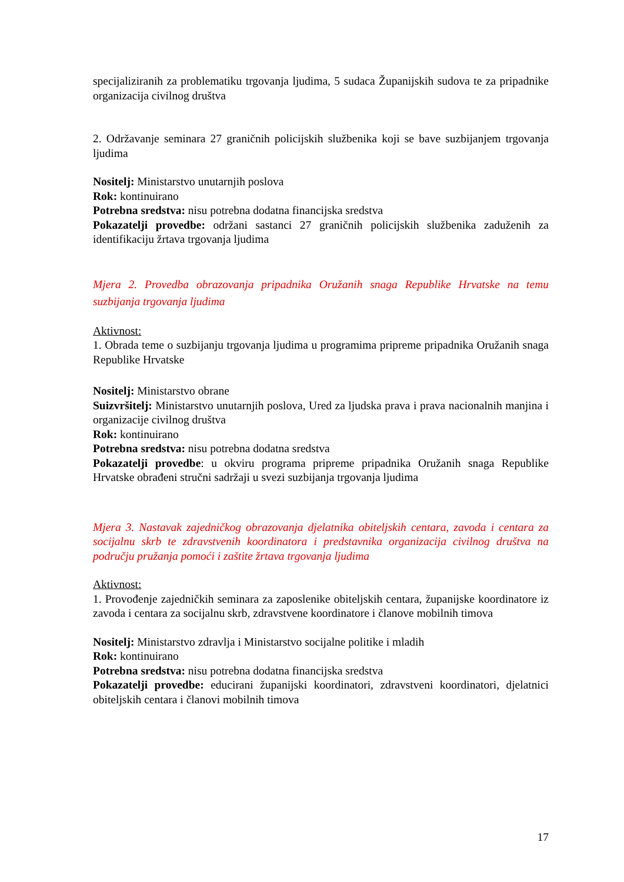specijaliziranih za problematiku trgovanja ljudima, 5 sudaca Županijskih sudova te za pripadnike organizacija civilnog društva
2. Održavanje seminara 27 graničnih policijskih službenika koji se bave suzbijanjem trgovanja ljudima
Nositelj: Ministarstvo unutarnjih poslova
Rok: kontinuirano
Potrebna sredstva: nisu potrebna dodatna financijska sredstva
Pokazatelji provedbe: održani sastanci 27 graničnih policijskih službenika zaduženih za identifikaciju žrtava trgovanja ljudima
Mjera 2. Provedba obrazovanja pripadnika Oružanih snaga Republike Hrvatske na temu suzbijanja trgovanja ljudima
Aktivnost:
1. Obrada teme o suzbijanju trgovanja ljudima u programima pripreme pripadnika Oružanih snaga Republike Hrvatske
Nositelj: Ministarstvo obrane
Suizvršitelj: Ministarstvo unutarnjih poslova, Ured za ljudska prava i prava nacionalnih manjina i organizacije civilnog društva
Rok: kontinuirano
Potrebna sredstva: nisu potrebna dodatna sredstva
Pokazatelji provedbe: u okviru programa pripreme pripadnika Oružanih snaga Republike Hrvatske obrađeni stručni sadržaji u svezi suzbijanja trgovanja ljudima
Mjera 3. Nastavak zajedničkog obrazovanja djelatnika obiteljskih centara, zavoda i centara za socijalnu skrb te zdravstvenih koordinatora i predstavnika organizacija civilnog društva na području pružanja pomoći i zaštite žrtava trgovanja ljudima
Aktivnost:
1. Provođenje zajedničkih seminara za zaposlenike obiteljskih centara, županijske koordinatore iz zavoda i centara za socijalnu skrb, zdravstvene koordinatore i članove mobilnih timova
Nositelj: Ministarstvo zdravlja i Ministarstvo socijalne politike i mladih
Rok: kontinuirano
Potrebna sredstva: nisu potrebna dodatna financijska sredstva
Pokazatelji provedbe: educirani županijski koordinatori, zdravstveni koordinatori, djelatnici obiteljskih centara i članovi mobilnih timova
17